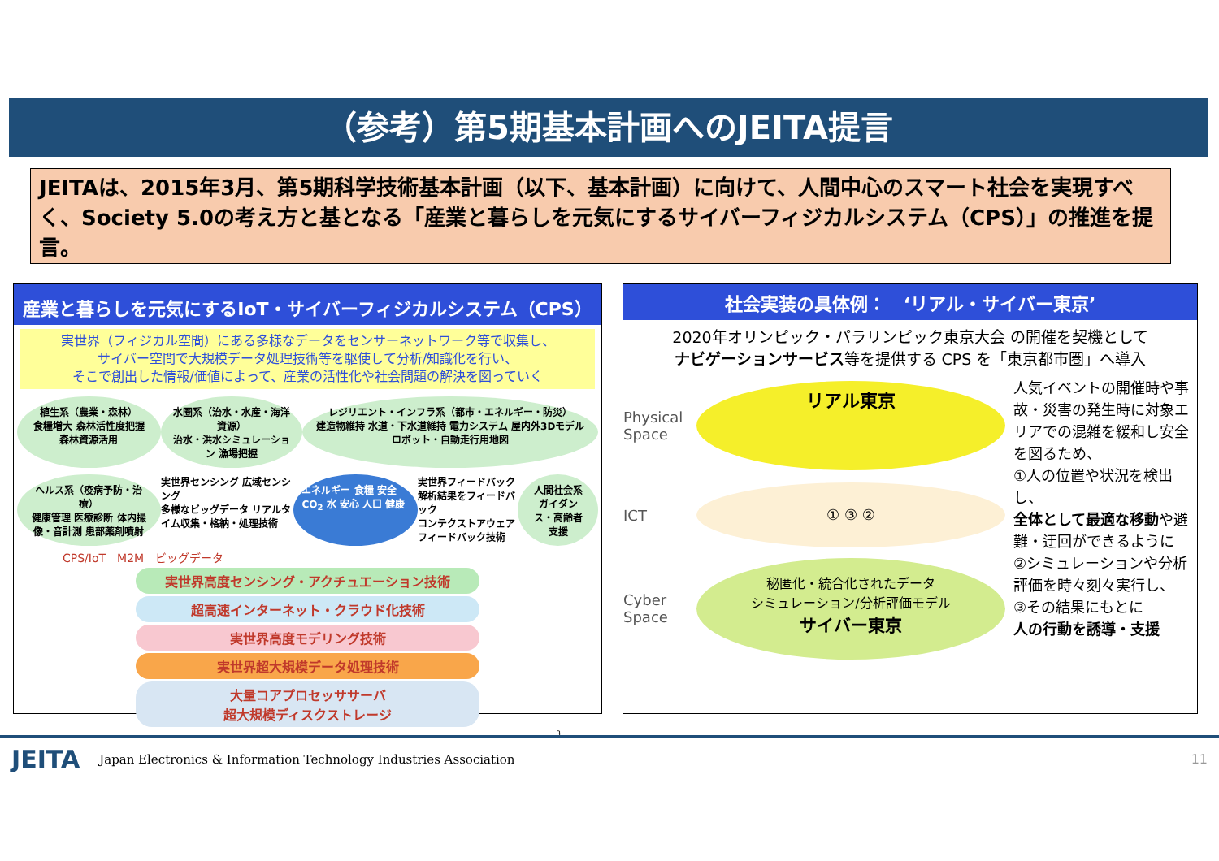（参考）第5期基本計画へのJEITA提言
JEITAは、2015年3月、第5期科学技術基本計画（以下、基本計画）に向けて、人間中心のスマート社会を実現すべく、Society 5.0の考え方と基となる「産業と暮らしを元気にするサイバーフィジカルシステム（CPS）」の推進を提言。
産業と暮らしを元気にするIoT・サイバーフィジカルシステム（CPS）
実世界（フィジカル空間）にある多様なデータをセンサーネットワーク等で収集し、
サイバー空間で大規模データ処理技術等を駆使して分析/知識化を行い、
そこで創出した情報/価値によって、産業の活性化や社会問題の解決を図っていく
植生系（農業・森林）
食糧増大 森林活性度把握 森林資源活用
水圏系（治水・水産・海洋資源）
治水・洪水シミュレーション 漁場把握
レジリエント・インフラ系（都市・エネルギー・防災）
建造物維持 水道・下水道維持 電力システム 屋内外3Dモデル ロボット・自動走行用地図
ヘルス系（疫病予防・治療）
健康管理 医療診断 体内撮像・音計測 患部薬剤噴射
実世界センシング 広域センシング
多様なビッグデータ リアルタイム収集・格納・処理技術
エネルギー 食糧 安全 CO<sub>2</sub> 水 安心 人口 健康
実世界フィードバック
解析結果をフィードバック
コンテクストアウェアフィードバック技術
人間社会系
ガイダンス・高齢者支援
CPS/IoT　M2M　ビッグデータ
実世界高度センシング・アクチュエーション技術
超高速インターネット・クラウド化技術
実世界高度モデリング技術
実世界超大規模データ処理技術
大量コアプロセッササーバ
超大規模ディスクストレージ
3
社会実装の具体例：　‘リアル・サイバー東京’
2020年オリンピック・パラリンピック東京大会 の開催を契機として
ナビゲーションサービス等を提供する CPS を「東京都市圏」へ導入
Physical Space
リアル東京
ICT
① ③ ②
Cyber Space
秘匿化・統合化されたデータ
シミュレーション/分析評価モデル
サイバー東京
人気イベントの開催時や事故・災害の発生時に対象エリアでの混雑を緩和し安全を図るため、
①人の位置や状況を検出し、
全体として最適な移動や避難・迂回ができるように
②シミュレーションや分析評価を時々刻々実行し、
③その結果にもとに
人の行動を誘導・支援
JEITA Japan Electronics & Information Technology Industries Association 11